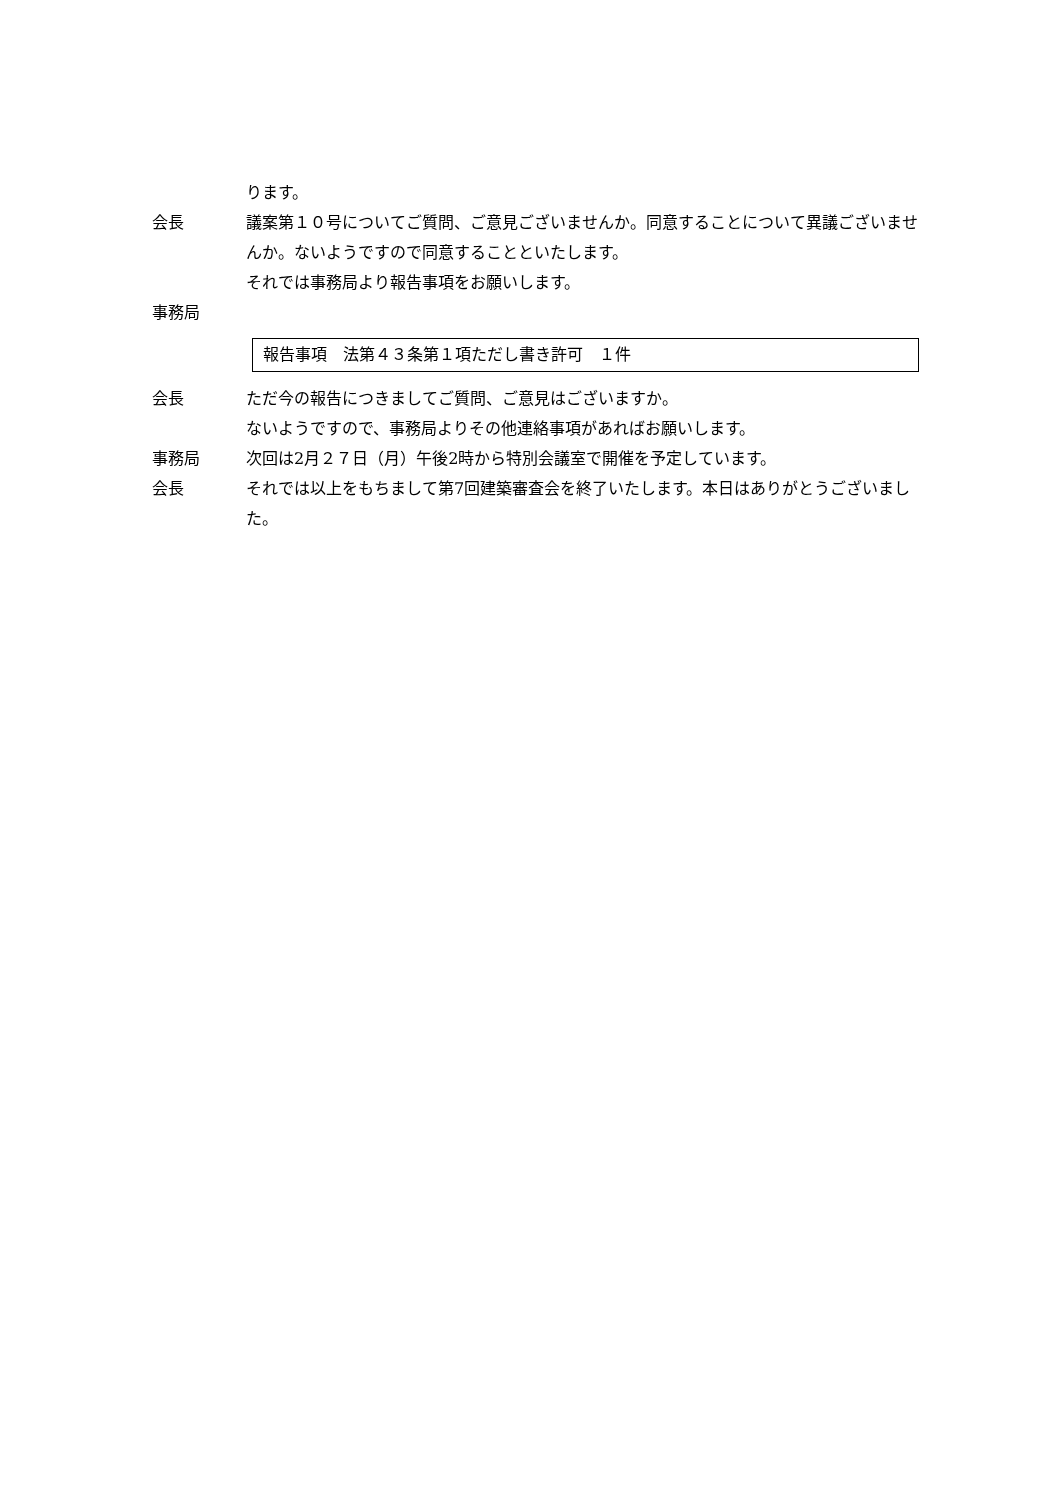ります。
会長 議案第１０号についてご質問、ご意見ございませんか。同意することについて異議ございませんか。ないようですので同意することといたします。
それでは事務局より報告事項をお願いします。
事務局
報告事項　法第４３条第１項ただし書き許可　１件
会長 ただ今の報告につきましてご質問、ご意見はございますか。
ないようですので、事務局よりその他連絡事項があればお願いします。
事務局 次回は2月２７日（月）午後2時から特別会議室で開催を予定しています。
会長 それでは以上をもちまして第7回建築審査会を終了いたします。本日はありがとうございました。